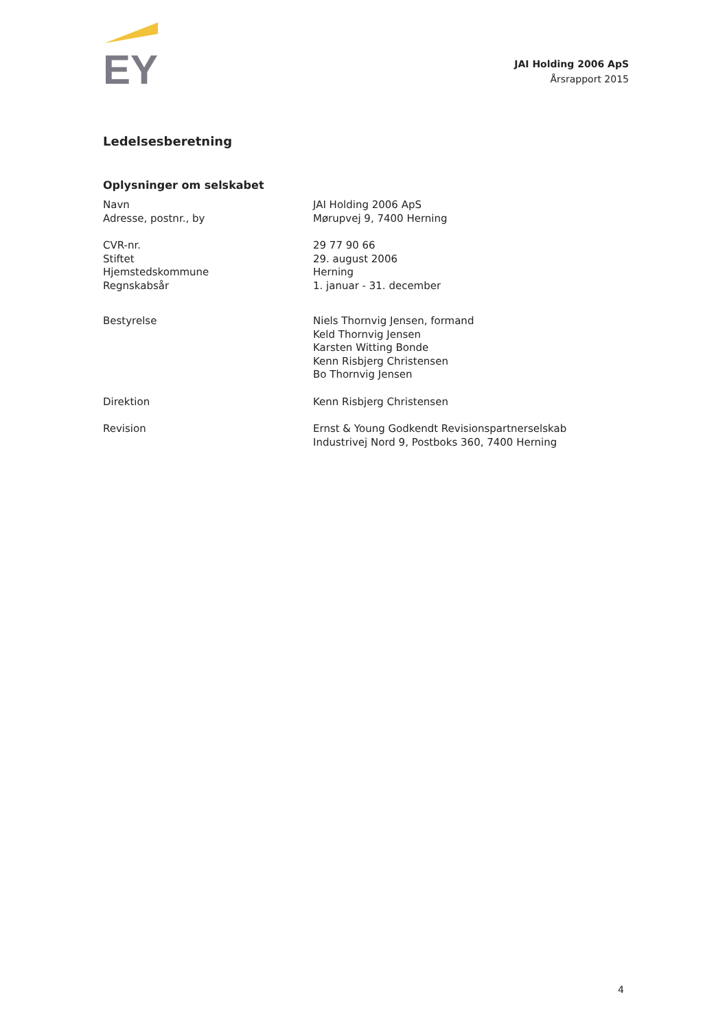EY
JAI Holding 2006 ApS
Årsrapport 2015
Ledelsesberetning
Oplysninger om selskabet
| Navn | JAI Holding 2006 ApS |
| Adresse, postnr., by | Mørupvej 9, 7400 Herning |
| CVR-nr. | 29 77 90 66 |
| Stiftet | 29. august 2006 |
| Hjemstedskommune | Herning |
| Regnskabsår | 1. januar - 31. december |
| Bestyrelse | Niels Thornvig Jensen, formand Keld Thornvig Jensen Karsten Witting Bonde Kenn Risbjerg Christensen Bo Thornvig Jensen |
| Direktion | Kenn Risbjerg Christensen |
| Revision | Ernst & Young Godkendt Revisionspartnerselskab Industrivej Nord 9, Postboks 360, 7400 Herning |
4